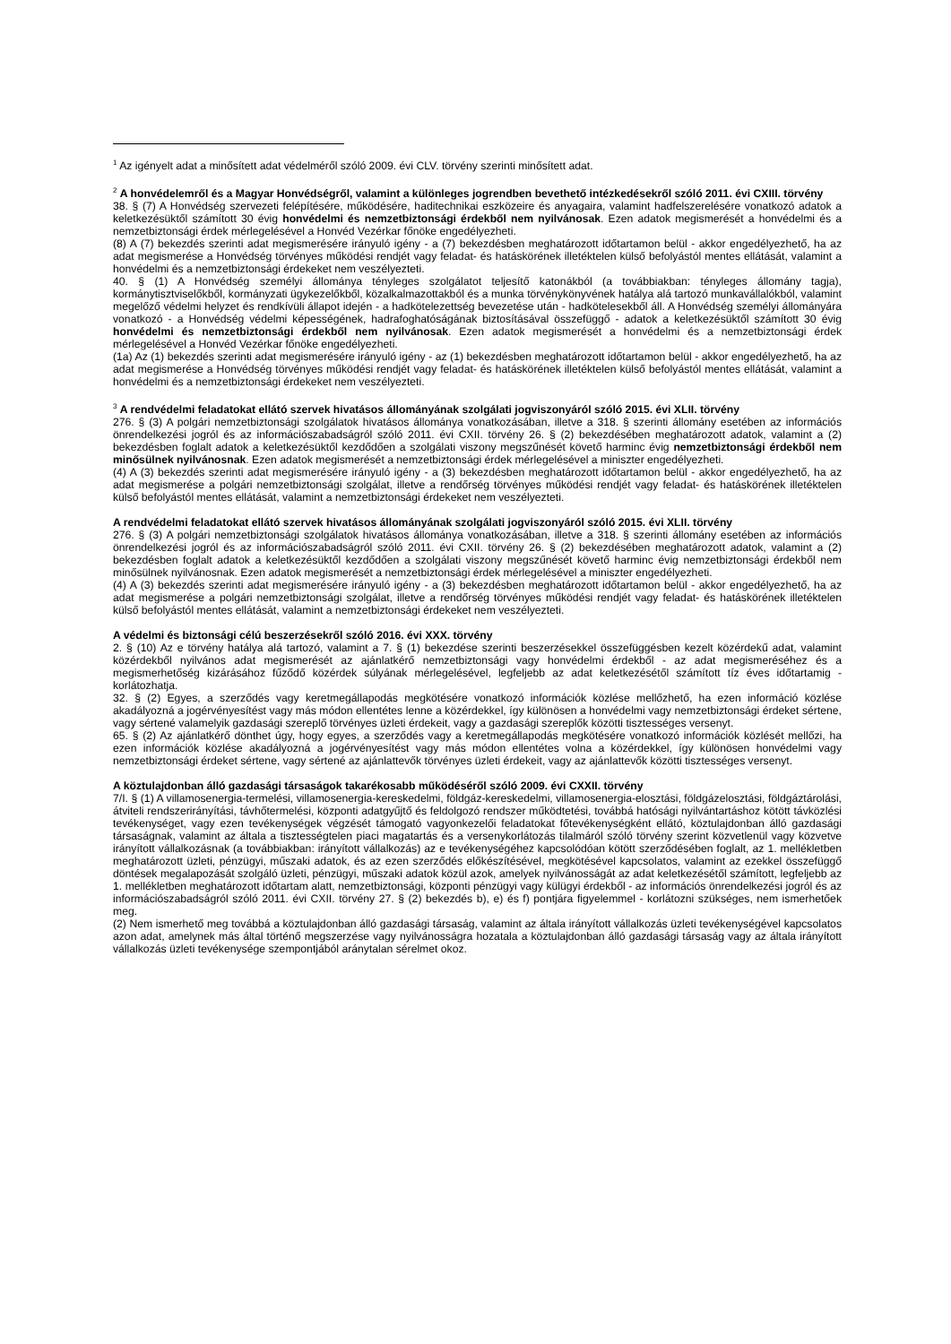<sup>1</sup> Az igényelt adat a minősített adat védelméről szóló 2009. évi CLV. törvény szerinti minősített adat.
<sup>2</sup> A honvédelemről és a Magyar Honvédségről, valamint a különleges jogrendben bevethető intézkedésekről szóló 2011. évi CXIII. törvény
38. § (7) A Honvédség szervezeti felépítésére, működésére, haditechnikai eszközeire és anyagaira, valamint hadfelszerelésére vonatkozó adatok a keletkezésüktől számított 30 évig honvédelmi és nemzetbiztonsági érdekből nem nyilvánosak. Ezen adatok megismerését a honvédelmi és a nemzetbiztonsági érdek mérlegelésével a Honvéd Vezérkar főnöke engedélyezheti.
(8) A (7) bekezdés szerinti adat megismerésére irányuló igény - a (7) bekezdésben meghatározott időtartamon belül - akkor engedélyezhető, ha az adat megismerése a Honvédség törvényes működési rendjét vagy feladat- és hatáskörének illetéktelen külső befolyástól mentes ellátását, valamint a honvédelmi és a nemzetbiztonsági érdekeket nem veszélyezteti.
40. § (1) A Honvédség személyi állománya tényleges szolgálatot teljesítő katonákból (a továbbiakban: tényleges állomány tagja), kormánytisztviselőkből, kormányzati ügykezelőkből, közalkalmazottakból és a munka törvénykönyvének hatálya alá tartozó munkavállalókból, valamint megelőző védelmi helyzet és rendkívüli állapot idején - a hadkötelezettség bevezetése után - hadkötelesekből áll. A Honvédség személyi állományára vonatkozó - a Honvédség védelmi képességének, hadrafoghatóságának biztosításával összefüggő - adatok a keletkezésüktől számított 30 évig honvédelmi és nemzetbiztonsági érdekből nem nyilvánosak. Ezen adatok megismerését a honvédelmi és a nemzetbiztonsági érdek mérlegelésével a Honvéd Vezérkar főnöke engedélyezheti.
(1a) Az (1) bekezdés szerinti adat megismerésére irányuló igény - az (1) bekezdésben meghatározott időtartamon belül - akkor engedélyezhető, ha az adat megismerése a Honvédség törvényes működési rendjét vagy feladat- és hatáskörének illetéktelen külső befolyástól mentes ellátását, valamint a honvédelmi és a nemzetbiztonsági érdekeket nem veszélyezteti.
<sup>3</sup> A rendvédelmi feladatokat ellátó szervek hivatásos állományának szolgálati jogviszonyáról szóló 2015. évi XLII. törvény
276. § (3) A polgári nemzetbiztonsági szolgálatok hivatásos állománya vonatkozásában, illetve a 318. § szerinti állomány esetében az információs önrendelkezési jogról és az információszabadságról szóló 2011. évi CXII. törvény 26. § (2) bekezdésében meghatározott adatok, valamint a (2) bekezdésben foglalt adatok a keletkezésüktől kezdődően a szolgálati viszony megszűnését követő harminc évig nemzetbiztonsági érdekből nem minősülnek nyilvánosnak. Ezen adatok megismerését a nemzetbiztonsági érdek mérlegelésével a miniszter engedélyezheti.
(4) A (3) bekezdés szerinti adat megismerésére irányuló igény - a (3) bekezdésben meghatározott időtartamon belül - akkor engedélyezhető, ha az adat megismerése a polgári nemzetbiztonsági szolgálat, illetve a rendőrség törvényes működési rendjét vagy feladat- és hatáskörének illetéktelen külső befolyástól mentes ellátását, valamint a nemzetbiztonsági érdekeket nem veszélyezteti.
A rendvédelmi feladatokat ellátó szervek hivatásos állományának szolgálati jogviszonyáról szóló 2015. évi XLII. törvény
276. § (3) A polgári nemzetbiztonsági szolgálatok hivatásos állománya vonatkozásában, illetve a 318. § szerinti állomány esetében az információs önrendelkezési jogról és az információszabadságról szóló 2011. évi CXII. törvény 26. § (2) bekezdésében meghatározott adatok, valamint a (2) bekezdésben foglalt adatok a keletkezésüktől kezdődően a szolgálati viszony megszűnését követő harminc évig nemzetbiztonsági érdekből nem minősülnek nyilvánosnak. Ezen adatok megismerését a nemzetbiztonsági érdek mérlegelésével a miniszter engedélyezheti.
(4) A (3) bekezdés szerinti adat megismerésére irányuló igény - a (3) bekezdésben meghatározott időtartamon belül - akkor engedélyezhető, ha az adat megismerése a polgári nemzetbiztonsági szolgálat, illetve a rendőrség törvényes működési rendjét vagy feladat- és hatáskörének illetéktelen külső befolyástól mentes ellátását, valamint a nemzetbiztonsági érdekeket nem veszélyezteti.
A védelmi és biztonsági célú beszerzésekről szóló 2016. évi XXX. törvény
2. § (10) Az e törvény hatálya alá tartozó, valamint a 7. § (1) bekezdése szerinti beszerzésekkel összefüggésben kezelt közérdekű adat, valamint közérdekből nyilvános adat megismerését az ajánlatkérő nemzetbiztonsági vagy honvédelmi érdekből - az adat megismeréséhez és a megismerhetőség kizárásához fűződő közérdek súlyának mérlegelésével, legfeljebb az adat keletkezésétől számított tíz éves időtartamig - korlátozhatja.
32. § (2) Egyes, a szerződés vagy keretmegállapodás megkötésére vonatkozó információk közlése mellőzhető, ha ezen információ közlése akadályozná a jogérvényesítést vagy más módon ellentétes lenne a közérdekkel, így különösen a honvédelmi vagy nemzetbiztonsági érdeket sértene, vagy sértené valamelyik gazdasági szereplő törvényes üzleti érdekeit, vagy a gazdasági szereplők közötti tisztességes versenyt.
65. § (2) Az ajánlatkérő dönthet úgy, hogy egyes, a szerződés vagy a keretmegállapodás megkötésére vonatkozó információk közlését mellőzi, ha ezen információk közlése akadályozná a jogérvényesítést vagy más módon ellentétes volna a közérdekkel, így különösen honvédelmi vagy nemzetbiztonsági érdeket sértene, vagy sértené az ajánlattevők törvényes üzleti érdekeit, vagy az ajánlattevők közötti tisztességes versenyt.
A köztulajdonban álló gazdasági társaságok takarékosabb működéséről szóló 2009. évi CXXII. törvény
7/I. § (1) A villamosenergia-termelési, villamosenergia-kereskedelmi, földgáz-kereskedelmi, villamosenergia-elosztási, földgázelosztási, földgáztárolási, átviteli rendszerirányítási, távhőtermelési, központi adatgyűjtő és feldolgozó rendszer működtetési, továbbá hatósági nyilvántartáshoz kötött távközlési tevékenységet, vagy ezen tevékenységek végzését támogató vagyonkezelői feladatokat főtevékenységként ellátó, köztulajdonban álló gazdasági társaságnak, valamint az általa a tisztességtelen piaci magatartás és a versenykorlátozás tilalmáról szóló törvény szerint közvetlenül vagy közvetve irányított vállalkozásnak (a továbbiakban: irányított vállalkozás) az e tevékenységéhez kapcsolódóan kötött szerződésében foglalt, az 1. mellékletben meghatározott üzleti, pénzügyi, műszaki adatok, és az ezen szerződés előkészítésével, megkötésével kapcsolatos, valamint az ezekkel összefüggő döntések megalapozását szolgáló üzleti, pénzügyi, műszaki adatok közül azok, amelyek nyilvánosságát az adat keletkezésétől számított, legfeljebb az 1. mellékletben meghatározott időtartam alatt, nemzetbiztonsági, központi pénzügyi vagy külügyi érdekből - az információs önrendelkezési jogról és az információszabadságról szóló 2011. évi CXII. törvény 27. § (2) bekezdés b), e) és f) pontjára figyelemmel - korlátozni szükséges, nem ismerhetőek meg.
(2) Nem ismerhető meg továbbá a köztulajdonban álló gazdasági társaság, valamint az általa irányított vállalkozás üzleti tevékenységével kapcsolatos azon adat, amelynek más által történő megszerzése vagy nyilvánosságra hozatala a köztulajdonban álló gazdasági társaság vagy az általa irányított vállalkozás üzleti tevékenysége szempontjából aránytalan sérelmet okoz.